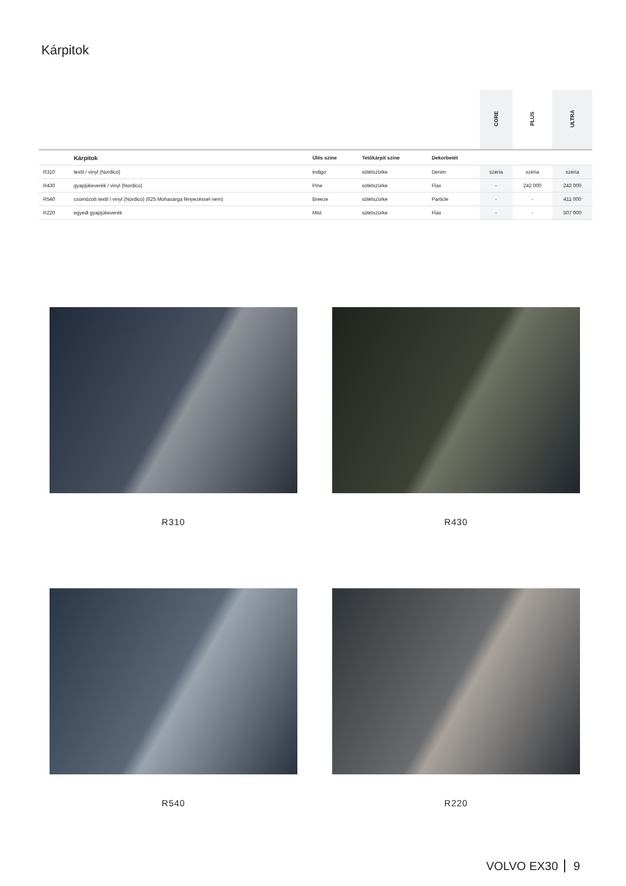Kárpitok
| | | | | | CORE | PLUS | ULTRA |
| | Kárpitok | Ülés színe | Tetőkárpit színe | Dekorbetét | | | |
| R310 | textil / vinyl (Nordico) | Indigo | sötétszürke | Denim | széria | széria | széria |
| R430 | gyapjúkeverék / vinyl (Nordico) | Pine | sötétszürke | Flax | - | 242 000 | 242 000 |
| R540 | csomózott textil / vinyl (Nordico) (625 Mohasárga fényezéssel nem) | Breeze | sötétszürke | Particle | - | - | 411 000 |
| R220 | egyedi gyapjúkeverék | Mist | sötétszürke | Flax | - | - | 507 000 |
R310
R430
R540
R220
VOLVO EX30 9